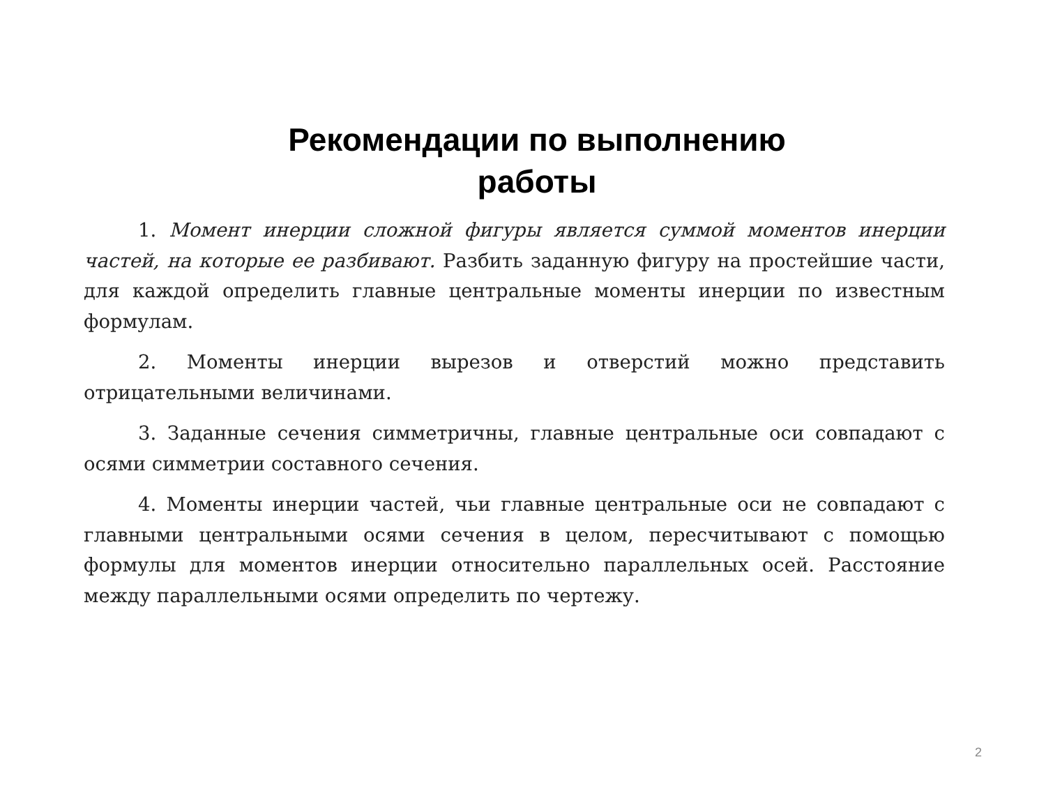Рекомендации по выполнению
работы
1. Момент инерции сложной фигуры является суммой моментов инерции частей, на которые ее разбивают. Разбить заданную фигуру на простейшие части, для каждой определить главные центральные моменты инерции по известным формулам.
2. Моменты инерции вырезов и отверстий можно представить отрицательными величинами.
3. Заданные сечения симметричны, главные центральные оси совпадают с осями симметрии составного сечения.
4. Моменты инерции частей, чьи главные центральные оси не совпадают с главными центральными осями сечения в целом, пересчитывают с помощью формулы для моментов инерции относительно параллельных осей. Расстояние между параллельными осями определить по чертежу.
2